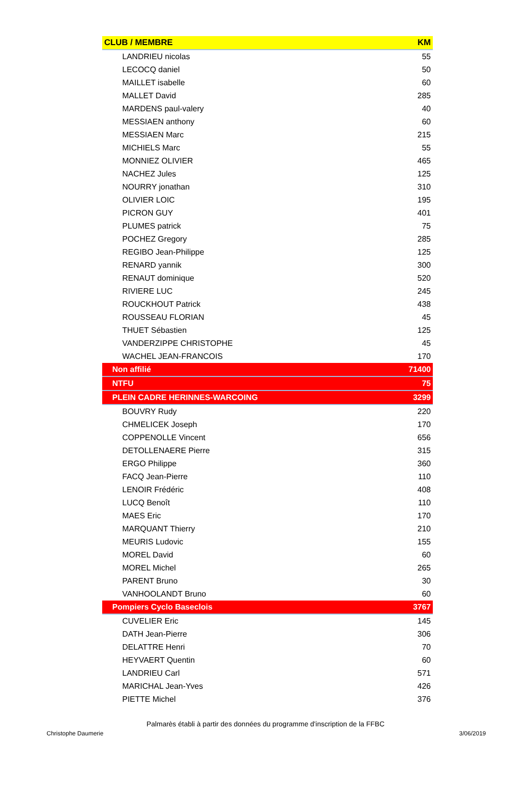| CLUB / MEMBRE | KM |
| --- | --- |
| LANDRIEU nicolas | 55 |
| LECOCQ daniel | 50 |
| MAILLET isabelle | 60 |
| MALLET David | 285 |
| MARDENS paul-valery | 40 |
| MESSIAEN anthony | 60 |
| MESSIAEN Marc | 215 |
| MICHIELS Marc | 55 |
| MONNIEZ OLIVIER | 465 |
| NACHEZ Jules | 125 |
| NOURRY jonathan | 310 |
| OLIVIER LOIC | 195 |
| PICRON GUY | 401 |
| PLUMES patrick | 75 |
| POCHEZ Gregory | 285 |
| REGIBO Jean-Philippe | 125 |
| RENARD yannik | 300 |
| RENAUT dominique | 520 |
| RIVIERE LUC | 245 |
| ROUCKHOUT Patrick | 438 |
| ROUSSEAU FLORIAN | 45 |
| THUET Sébastien | 125 |
| VANDERZIPPE CHRISTOPHE | 45 |
| WACHEL JEAN-FRANCOIS | 170 |
| Non affilié | 71400 |
| NTFU | 75 |
| PLEIN CADRE HERINNES-WARCOING | 3299 |
| BOUVRY Rudy | 220 |
| CHMELICEK Joseph | 170 |
| COPPENOLLE Vincent | 656 |
| DETOLLENAERE Pierre | 315 |
| ERGO Philippe | 360 |
| FACQ Jean-Pierre | 110 |
| LENOIR Frédéric | 408 |
| LUCQ Benoît | 110 |
| MAES Eric | 170 |
| MARQUANT Thierry | 210 |
| MEURIS Ludovic | 155 |
| MOREL David | 60 |
| MOREL Michel | 265 |
| PARENT Bruno | 30 |
| VANHOOLANDT Bruno | 60 |
| Pompiers Cyclo Baseclois | 3767 |
| CUVELIER Eric | 145 |
| DATH Jean-Pierre | 306 |
| DELATTRE Henri | 70 |
| HEYVAERT Quentin | 60 |
| LANDRIEU Carl | 571 |
| MARICHAL Jean-Yves | 426 |
| PIETTE Michel | 376 |
Palmarès établi à partir des données du programme d'inscription de la FFBC
Christophe Daumerie 3/06/2019